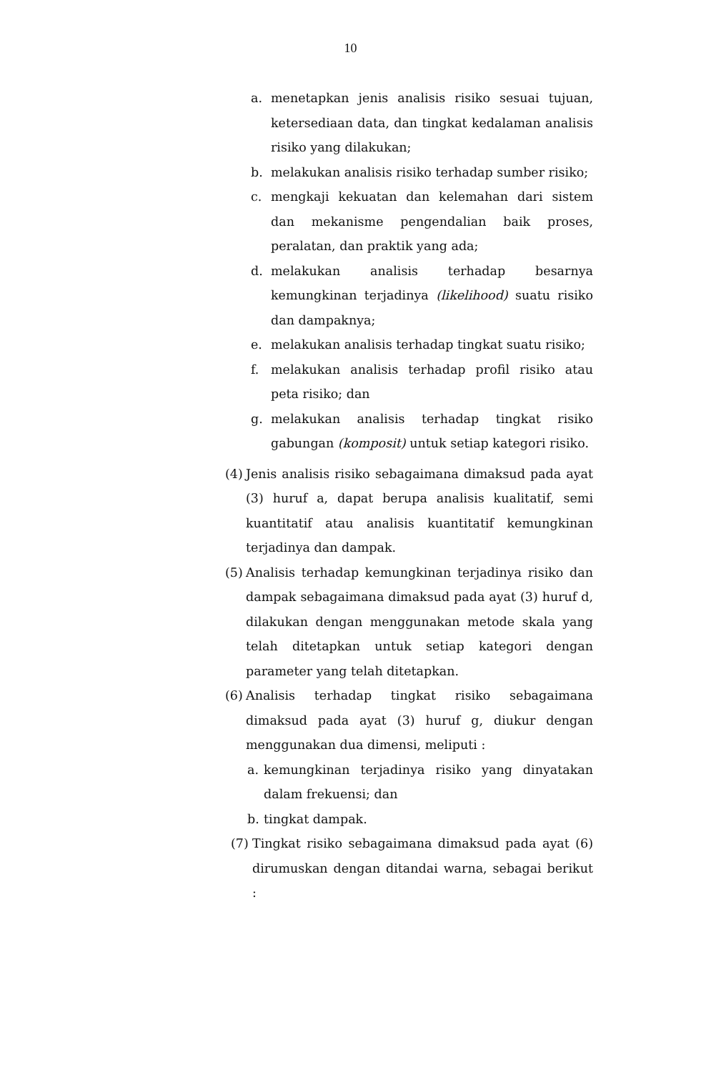10
a. menetapkan jenis analisis risiko sesuai tujuan, ketersediaan data, dan tingkat kedalaman analisis risiko yang dilakukan;
b. melakukan analisis risiko terhadap sumber risiko;
c. mengkaji kekuatan dan kelemahan dari sistem dan mekanisme pengendalian baik proses, peralatan, dan praktik yang ada;
d. melakukan analisis terhadap besarnya kemungkinan terjadinya (likelihood) suatu risiko dan dampaknya;
e. melakukan analisis terhadap tingkat suatu risiko;
f. melakukan analisis terhadap profil risiko atau peta risiko; dan
g. melakukan analisis terhadap tingkat risiko gabungan (komposit) untuk setiap kategori risiko.
(4) Jenis analisis risiko sebagaimana dimaksud pada ayat (3) huruf a, dapat berupa analisis kualitatif, semi kuantitatif atau analisis kuantitatif kemungkinan terjadinya dan dampak.
(5) Analisis terhadap kemungkinan terjadinya risiko dan dampak sebagaimana dimaksud pada ayat (3) huruf d, dilakukan dengan menggunakan metode skala yang telah ditetapkan untuk setiap kategori dengan parameter yang telah ditetapkan.
(6) Analisis terhadap tingkat risiko sebagaimana dimaksud pada ayat (3) huruf g, diukur dengan menggunakan dua dimensi, meliputi :
a. kemungkinan terjadinya risiko yang dinyatakan dalam frekuensi; dan
b. tingkat dampak.
(7) Tingkat risiko sebagaimana dimaksud pada ayat (6) dirumuskan dengan ditandai warna, sebagai berikut :